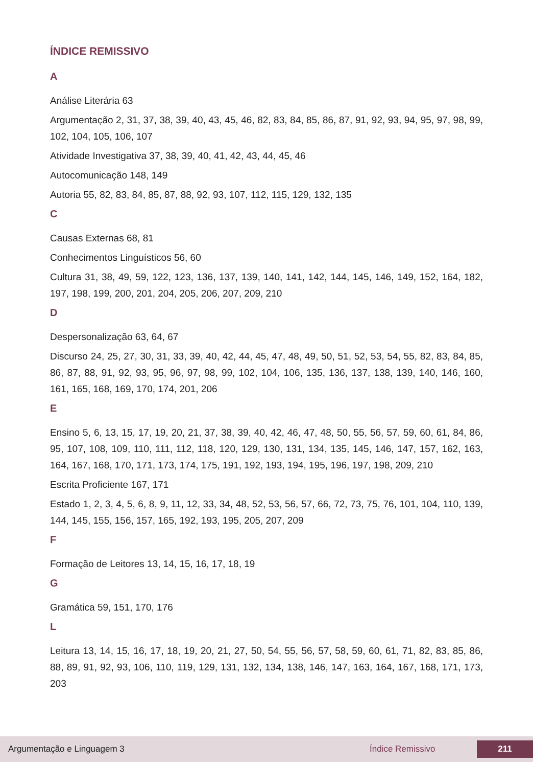ÍNDICE REMISSIVO
A
Análise Literária 63
Argumentação 2, 31, 37, 38, 39, 40, 43, 45, 46, 82, 83, 84, 85, 86, 87, 91, 92, 93, 94, 95, 97, 98, 99, 102, 104, 105, 106, 107
Atividade Investigativa 37, 38, 39, 40, 41, 42, 43, 44, 45, 46
Autocomunicação 148, 149
Autoria 55, 82, 83, 84, 85, 87, 88, 92, 93, 107, 112, 115, 129, 132, 135
C
Causas Externas 68, 81
Conhecimentos Linguísticos 56, 60
Cultura 31, 38, 49, 59, 122, 123, 136, 137, 139, 140, 141, 142, 144, 145, 146, 149, 152, 164, 182, 197, 198, 199, 200, 201, 204, 205, 206, 207, 209, 210
D
Despersonalização 63, 64, 67
Discurso 24, 25, 27, 30, 31, 33, 39, 40, 42, 44, 45, 47, 48, 49, 50, 51, 52, 53, 54, 55, 82, 83, 84, 85, 86, 87, 88, 91, 92, 93, 95, 96, 97, 98, 99, 102, 104, 106, 135, 136, 137, 138, 139, 140, 146, 160, 161, 165, 168, 169, 170, 174, 201, 206
E
Ensino 5, 6, 13, 15, 17, 19, 20, 21, 37, 38, 39, 40, 42, 46, 47, 48, 50, 55, 56, 57, 59, 60, 61, 84, 86, 95, 107, 108, 109, 110, 111, 112, 118, 120, 129, 130, 131, 134, 135, 145, 146, 147, 157, 162, 163, 164, 167, 168, 170, 171, 173, 174, 175, 191, 192, 193, 194, 195, 196, 197, 198, 209, 210
Escrita Proficiente 167, 171
Estado 1, 2, 3, 4, 5, 6, 8, 9, 11, 12, 33, 34, 48, 52, 53, 56, 57, 66, 72, 73, 75, 76, 101, 104, 110, 139, 144, 145, 155, 156, 157, 165, 192, 193, 195, 205, 207, 209
F
Formação de Leitores 13, 14, 15, 16, 17, 18, 19
G
Gramática 59, 151, 170, 176
L
Leitura 13, 14, 15, 16, 17, 18, 19, 20, 21, 27, 50, 54, 55, 56, 57, 58, 59, 60, 61, 71, 82, 83, 85, 86, 88, 89, 91, 92, 93, 106, 110, 119, 129, 131, 132, 134, 138, 146, 147, 163, 164, 167, 168, 171, 173, 203
Argumentação e Linguagem 3 Índice Remissivo 211